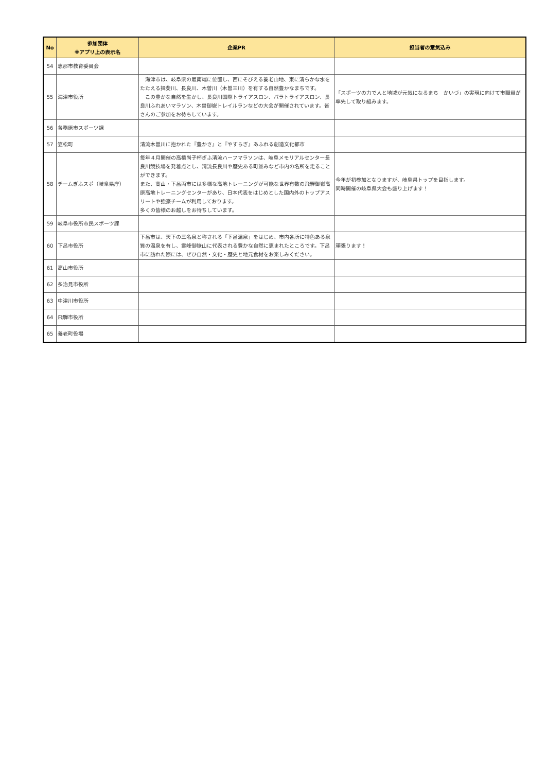| No | 参加団体 ※アプリ上の表示名 | 企業PR | 担当者の意気込み |
| --- | --- | --- | --- |
| 54 | 恵那市教育委員会 | | |
| 55 | 海津市役所 | 海津市は、岐阜県の最南端に位置し、西にそびえる養老山地、東に清らかな水をたたえる揖斐川、長良川、木曽川（木曽三川）を有する自然豊かなまちです。 この豊かな自然を生かし、長良川国際トライアスロン、パラトライアスロン、長良川ふれあいマラソン、木曽御嶽トレイルランなどの大会が開催されています。皆さんのご参加をお待ちしています。 | 「スポーツの力で人と地域が元気になるまち かいづ」の実現に向けて市職員が率先して取り組みます。 |
| 56 | 各務原市スポーツ課 | | |
| 57 | 笠松町 | 清流木曽川に抱かれた『豊かさ』と『やすらぎ』あふれる創造文化都市 | |
| 58 | チームぎふスポ（岐阜県庁） | 毎年４月開催の高橋尚子杯ぎふ清流ハーフマラソンは、岐阜メモリアルセンター長良川競技場を発着点とし、清流長良川や歴史ある町並みなど市内の名所を走ることができます。 また、高山・下呂両市には多様な高地トレーニングが可能な世界有数の飛騨御嶽高原高地トレーニングセンターがあり、日本代表をはじめとした国内外のトップアスリートや強豪チームが利用しております。 多くの皆様のお越しをお待ちしています。 | 今年が初参加となりますが、岐阜県トップを目指します。 同時開催の岐阜県大会も盛り上げます！ |
| 59 | 岐阜市役所市民スポーツ課 | | |
| 60 | 下呂市役所 | 下呂市は、天下の三名泉と称される「下呂温泉」をはじめ、市内各所に特色ある泉質の温泉を有し、霊峰御嶽山に代表される豊かな自然に恵まれたところです。下呂市に訪れた際には、ぜひ自然・文化・歴史と地元食材をお楽しみください。 | 頑張ります！ |
| 61 | 高山市役所 | | |
| 62 | 多治見市役所 | | |
| 63 | 中津川市役所 | | |
| 64 | 飛騨市役所 | | |
| 65 | 養老町役場 | | |